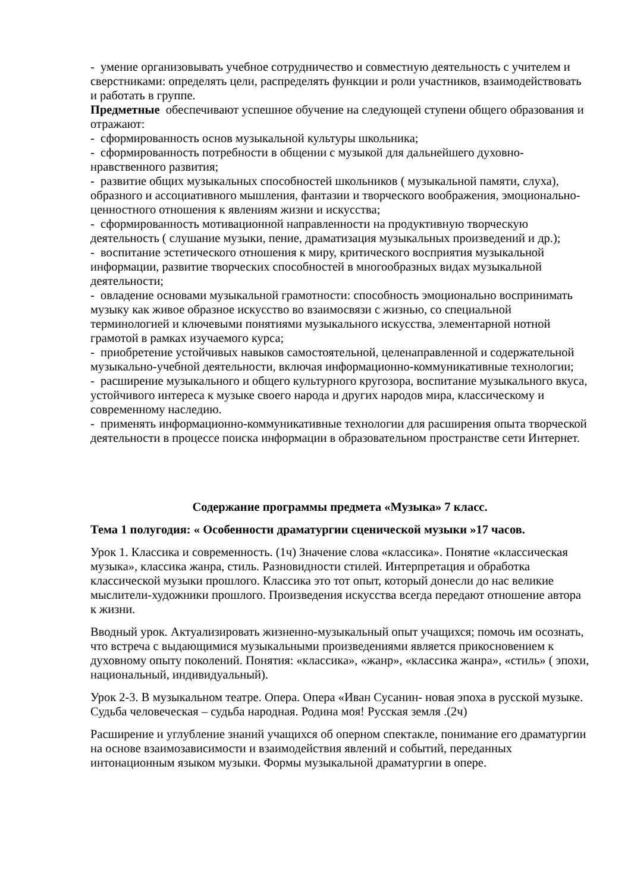- умение организовывать учебное сотрудничество и совместную деятельность с учителем и сверстниками: определять цели, распределять функции и роли участников, взаимодействовать и работать в группе.
Предметные обеспечивают успешное обучение на следующей ступени общего образования и отражают:
- сформированность основ музыкальной культуры школьника;
- сформированность потребности в общении с музыкой для дальнейшего духовно-нравственного развития;
- развитие общих музыкальных способностей школьников ( музыкальной памяти, слуха), образного и ассоциативного мышления, фантазии и творческого воображения, эмоционально-ценностного отношения к явлениям жизни и искусства;
- сформированность мотивационной направленности на продуктивную творческую деятельность ( слушание музыки, пение, драматизация музыкальных произведений и др.);
- воспитание эстетического отношения к миру, критического восприятия музыкальной информации, развитие творческих способностей в многообразных видах музыкальной деятельности;
- овладение основами музыкальной грамотности: способность эмоционально воспринимать музыку как живое образное искусство во взаимосвязи с жизнью, со специальной терминологией и ключевыми понятиями музыкального искусства, элементарной нотной грамотой в рамках изучаемого курса;
- приобретение устойчивых навыков самостоятельной, целенаправленной и содержательной музыкально-учебной деятельности, включая информационно-коммуникативные технологии;
- расширение музыкального и общего культурного кругозора, воспитание музыкального вкуса, устойчивого интереса к музыке своего народа и других народов мира, классическому и современному наследию.
- применять информационно-коммуникативные технологии для расширения опыта творческой деятельности в процессе поиска информации в образовательном пространстве сети Интернет.
Содержание программы предмета «Музыка» 7 класс.
Тема 1 полугодия: « Особенности драматургии сценической музыки »17 часов.
Урок 1. Классика и современность. (1ч) Значение слова «классика». Понятие «классическая музыка», классика жанра, стиль. Разновидности стилей. Интерпретация и обработка классической музыки прошлого. Классика это тот опыт, который донесли до нас великие мыслители-художники прошлого. Произведения искусства всегда передают отношение автора к жизни.
Вводный урок. Актуализировать жизненно-музыкальный опыт учащихся; помочь им осознать, что встреча с выдающимися музыкальными произведениями является прикосновением к духовному опыту поколений. Понятия: «классика», «жанр», «классика жанра», «стиль» ( эпохи, национальный, индивидуальный).
Урок 2-3. В музыкальном театре. Опера. Опера «Иван Сусанин- новая эпоха в русской музыке. Судьба человеческая – судьба народная. Родина моя! Русская земля .(2ч)
Расширение и углубление знаний учащихся об оперном спектакле, понимание его драматургии на основе взаимозависимости и взаимодействия явлений и событий, переданных интонационным языком музыки. Формы музыкальной драматургии в опере.